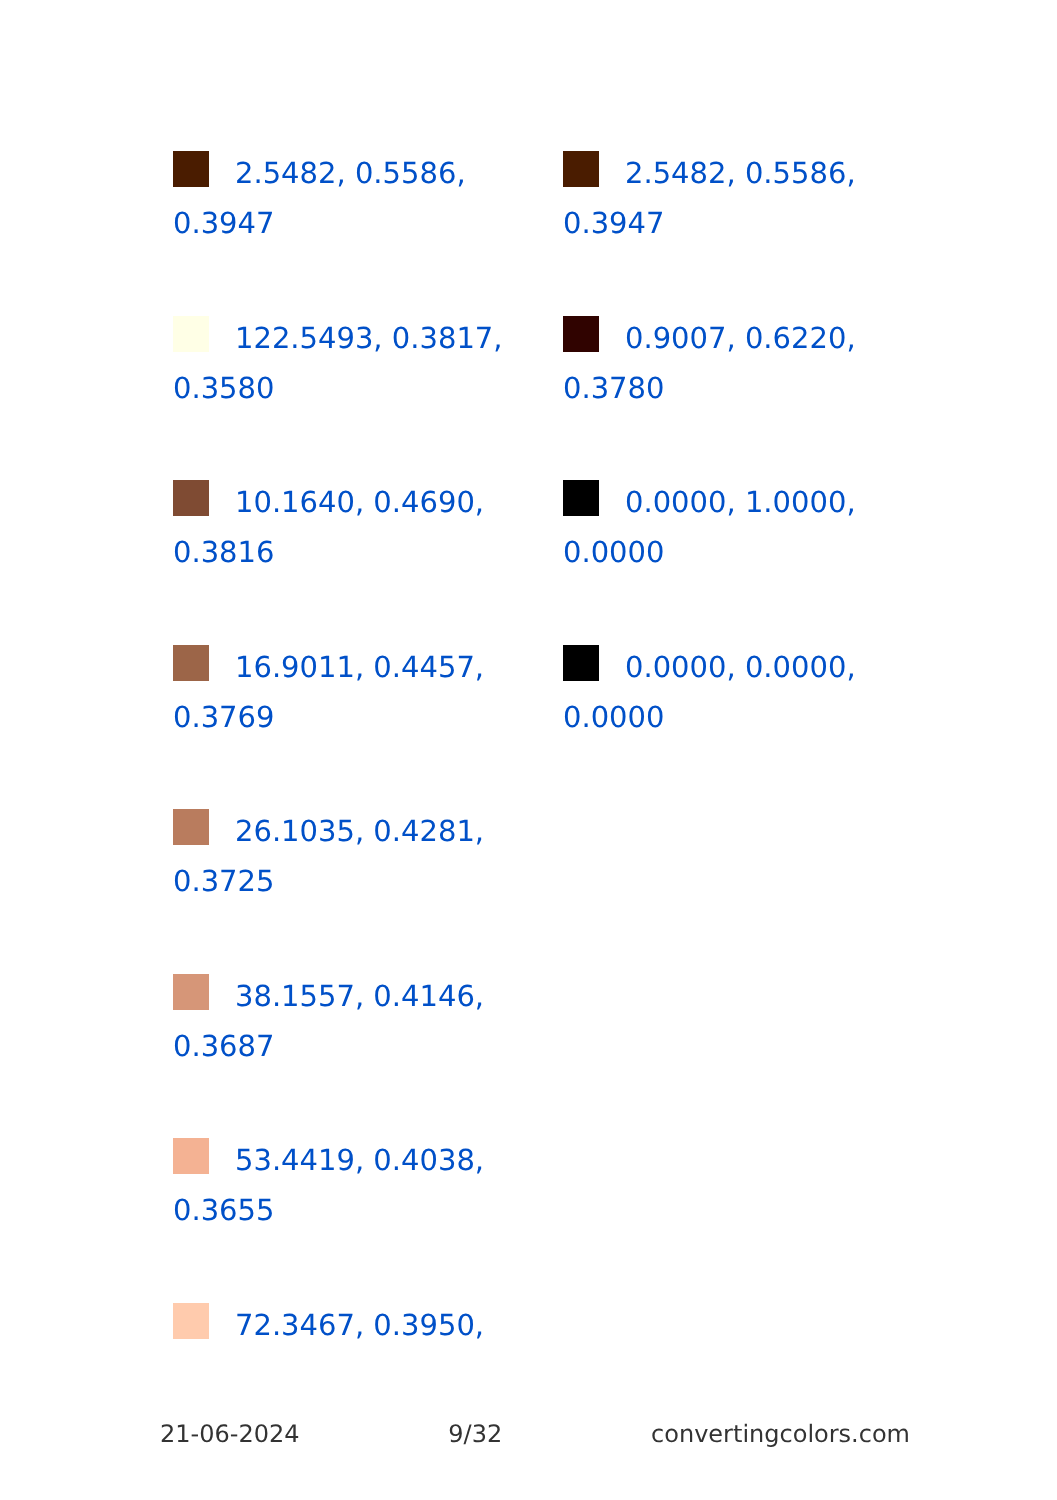2.5482, 0.5586, 0.3947
2.5482, 0.5586, 0.3947
122.5493, 0.3817, 0.3580
0.9007, 0.6220, 0.3780
10.1640, 0.4690, 0.3816
0.0000, 1.0000, 0.0000
16.9011, 0.4457, 0.3769
0.0000, 0.0000, 0.0000
26.1035, 0.4281, 0.3725
38.1557, 0.4146, 0.3687
53.4419, 0.4038, 0.3655
72.3467, 0.3950,
21-06-2024 9/32 convertingcolors.com